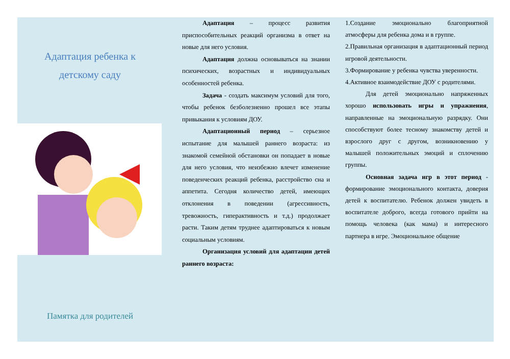Адаптация ребенка к
детскому саду
Памятка для родителей
Адаптация – процесс развития приспособительных реакций организма в ответ на новые для него условия.
Адаптация должна основываться на знании психических, возрастных и индивидуальных особенностей ребенка.
Задача - создать максимум условий для того, чтобы ребенок безболезненно прошел все этапы привыкания к условиям ДОУ.
Адаптационный период – серьезное испытание для малышей раннего возраста: из знакомой семейной обстановки он попадает в новые для него условия, что неизбежно влечет изменение поведенческих реакций ребенка, расстройство сна и аппетита. Сегодня количество детей, имеющих отклонения в поведении (агрессивность, тревожность, гиперактивность и т.д.) продолжает расти. Таким детям труднее адаптироваться к новым социальным условиям.
Организация условий для адаптации детей раннего возраста:
1.Создание эмоционально благоприятной атмосферы для ребенка дома и в группе.
2.Правильная организация в адаптационный период игровой деятельности.
3.Формирование у ребенка чувства уверенности.
4.Активное взаимодействие ДОУ с родителями.
Для детей эмоционально напряженных хорошо использовать игры и упражнения, направленные на эмоциональную разрядку. Они способствуют более тесному знакомству детей и взрослого друг с другом, возникновению у малышей положительных эмоций и сплочению группы.
Основная задача игр в этот период - формирование эмоционального контакта, доверия детей к воспитателю. Ребенок должен увидеть в воспитателе доброго, всегда готового прийти на помощь человека (как мама) и интересного партнера в игре. Эмоциональное общение